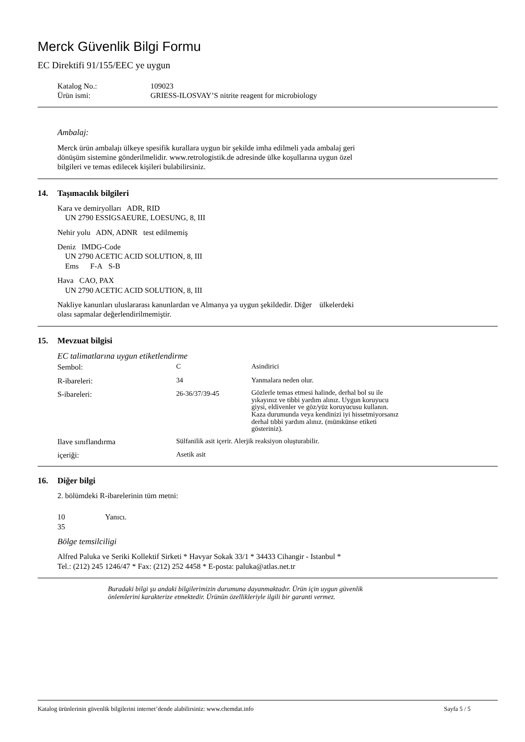Merck Güvenlik Bilgi Formu
EC Direktifi 91/155/EEC ye uygun
| Katalog No.: | 109023 |
| Ürün ismi: | GRIESS-ILOSVAY’S nitrite reagent for microbiology |
Ambalaj:
Merck ürün ambalajı ülkeye spesifik kurallara uygun bir şekilde imha edilmeli yada ambalaj geri
dönüşüm sistemine gönderilmelidir. www.retrologistik.de adresinde ülke koşullarına uygun özel
bilgileri ve temas edilecek kişileri bulabilirsiniz.
14. Taşımacılık bilgileri
Kara ve demiryolları ADR, RID
UN 2790 ESSIGSAEURE, LOESUNG, 8, III
Nehir yolu ADN, ADNR test edilmemiş
Deniz IMDG-Code
UN 2790 ACETIC ACID SOLUTION, 8, III
Ems F-A S-B
Hava CAO, PAX
UN 2790 ACETIC ACID SOLUTION, 8, III
Nakliye kanunları uluslararası kanunlardan ve Almanya ya uygun şekildedir. Diğer ülkelerdeki
olası sapmalar değerlendirilmemiştir.
15. Mevzuat bilgisi
EC talimatlarına uygun etiketlendirme
| Sembol: | C | Asindirici |
| R-ibareleri: | 34 | Yanmalara neden olur. |
| S-ibareleri: | 26-36/37/39-45 | Gözlerle temas etmesi halinde, derhal bol su ile yıkayınız ve tibbi yardım alınız. Uygun koruyucu giysi, eldivenler ve göz/yüz koruyucusu kullanın. Kaza durumunda veya kendinizi iyi hissetmiyorsanız derhal tıbbi yardım alınız. (mümkünse etiketi gösteriniz). |
| Ilave sınıflandırma | Sülfanilik asit içerir. Alerjik reaksiyon oluşturabilir. | |
| içeriği: | Asetik asit | |
16. Diğer bilgi
2. bölümdeki R-ibarelerinin tüm metni:
10 Yanıcı.
35
Bölge temsilciligi
Alfred Paluka ve Seriki Kollektif Sirketi * Havyar Sokak 33/1 * 34433 Cihangir - Istanbul *
Tel.: (212) 245 1246/47 * Fax: (212) 252 4458 * E-posta: paluka@atlas.net.tr
Buradaki bilgi şu andaki bilgilerimizin durumuna dayanmaktadır. Ürün için uygun güvenlik
önlemlerini karakterize etmektedir. Ürünün özellikleriyle ilgili bir garanti vermez.
Katalog ürünlerinin güvenlik bilgilerini internet’dende alabilirsiniz: www.chemdat.info Sayfa 5 / 5